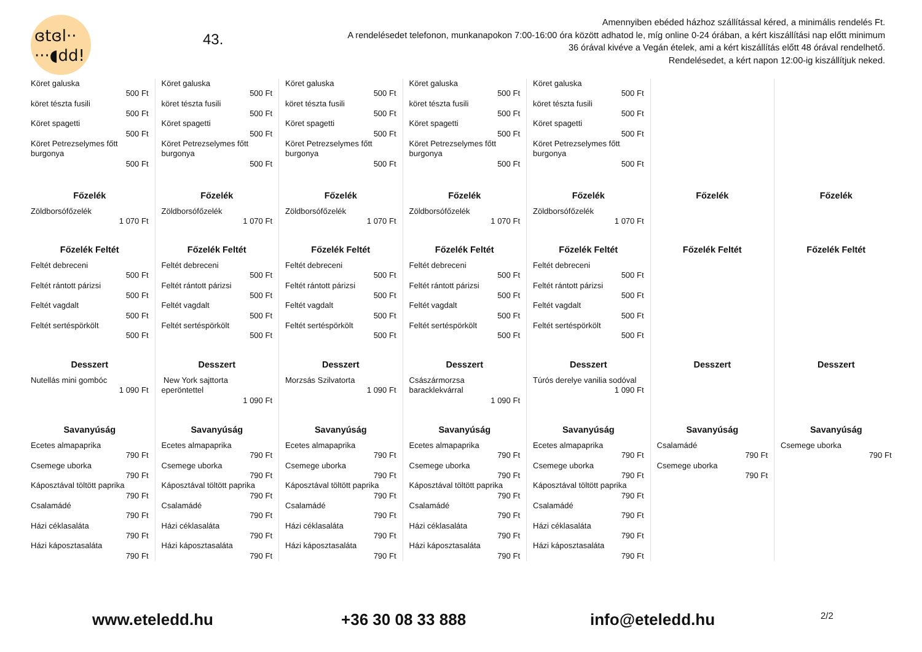ɞtɞl··
···◖dd!
43.
Amennyiben ebéded házhoz szállítással kéred, a minimális rendelés Ft.
A rendelésedet telefonon, munkanapokon 7:00-16:00 óra között adhatod le, míg online 0-24 órában, a kért kiszállítási nap előtt minimum
36 órával kivéve a Vegán ételek, ami a kért kiszállítás előtt 48 órával rendelhető.
Rendelésedet, a kért napon 12:00-ig kiszállítjuk neked.
Köret galuska
500 Ft
köret tészta fusili
500 Ft
Köret spagetti
500 Ft
Köret Petrezselymes főtt burgonya
500 Ft
Főzelék
Zöldborsófőzelék
1 070 Ft
Főzelék Feltét
Feltét debreceni
500 Ft
Feltét rántott párizsi
500 Ft
Feltét vagdalt
500 Ft
Feltét sertéspörkölt
500 Ft
Desszert
Nutellás mini gombóc
1 090 Ft
Savanyúság
Ecetes almapaprika
790 Ft
Csemege uborka
790 Ft
Káposztával töltött paprika
790 Ft
Csalamádé
790 Ft
Házi céklasaláta
790 Ft
Házi káposztasaláta
790 Ft
Köret galuska
500 Ft
köret tészta fusili
500 Ft
Köret spagetti
500 Ft
Köret Petrezselymes főtt burgonya
500 Ft
Főzelék
Zöldborsófőzelék
1 070 Ft
Főzelék Feltét
Feltét debreceni
500 Ft
Feltét rántott párizsi
500 Ft
Feltét vagdalt
500 Ft
Feltét sertéspörkölt
500 Ft
Desszert
New York sajttorta eperöntettel
1 090 Ft
Savanyúság
Ecetes almapaprika
790 Ft
Csemege uborka
790 Ft
Káposztával töltött paprika
790 Ft
Csalamádé
790 Ft
Házi céklasaláta
790 Ft
Házi káposztasaláta
790 Ft
Köret galuska
500 Ft
köret tészta fusili
500 Ft
Köret spagetti
500 Ft
Köret Petrezselymes főtt burgonya
500 Ft
Főzelék
Zöldborsófőzelék
1 070 Ft
Főzelék Feltét
Feltét debreceni
500 Ft
Feltét rántott párizsi
500 Ft
Feltét vagdalt
500 Ft
Feltét sertéspörkölt
500 Ft
Desszert
Morzsás Szilvatorta
1 090 Ft
Savanyúság
Ecetes almapaprika
790 Ft
Csemege uborka
790 Ft
Káposztával töltött paprika
790 Ft
Csalamádé
790 Ft
Házi céklasaláta
790 Ft
Házi káposztasaláta
790 Ft
Köret galuska
500 Ft
köret tészta fusili
500 Ft
Köret spagetti
500 Ft
Köret Petrezselymes főtt burgonya
500 Ft
Főzelék
Zöldborsófőzelék
1 070 Ft
Főzelék Feltét
Feltét debreceni
500 Ft
Feltét rántott párizsi
500 Ft
Feltét vagdalt
500 Ft
Feltét sertéspörkölt
500 Ft
Desszert
Császármorzsa baracklekvárral
1 090 Ft
Savanyúság
Ecetes almapaprika
790 Ft
Csemege uborka
790 Ft
Káposztával töltött paprika
790 Ft
Csalamádé
790 Ft
Házi céklasaláta
790 Ft
Házi káposztasaláta
790 Ft
Köret galuska
500 Ft
köret tészta fusili
500 Ft
Köret spagetti
500 Ft
Köret Petrezselymes főtt burgonya
500 Ft
Főzelék
Zöldborsófőzelék
1 070 Ft
Főzelék Feltét
Feltét debreceni
500 Ft
Feltét rántott párizsi
500 Ft
Feltét vagdalt
500 Ft
Feltét sertéspörkölt
500 Ft
Desszert
Túrós derelye vanilia sodóval
1 090 Ft
Savanyúság
Ecetes almapaprika
790 Ft
Csemege uborka
790 Ft
Káposztával töltött paprika
790 Ft
Csalamádé
790 Ft
Házi céklasaláta
790 Ft
Házi káposztasaláta
790 Ft
Főzelék
Főzelék Feltét
Desszert
Savanyúság
Csalamádé
790 Ft
Csemege uborka
790 Ft
Főzelék
Főzelék Feltét
Desszert
Savanyúság
Csemege uborka
790 Ft
www.eteledd.hu +36 30 08 33 888 info@eteledd.hu 2/2